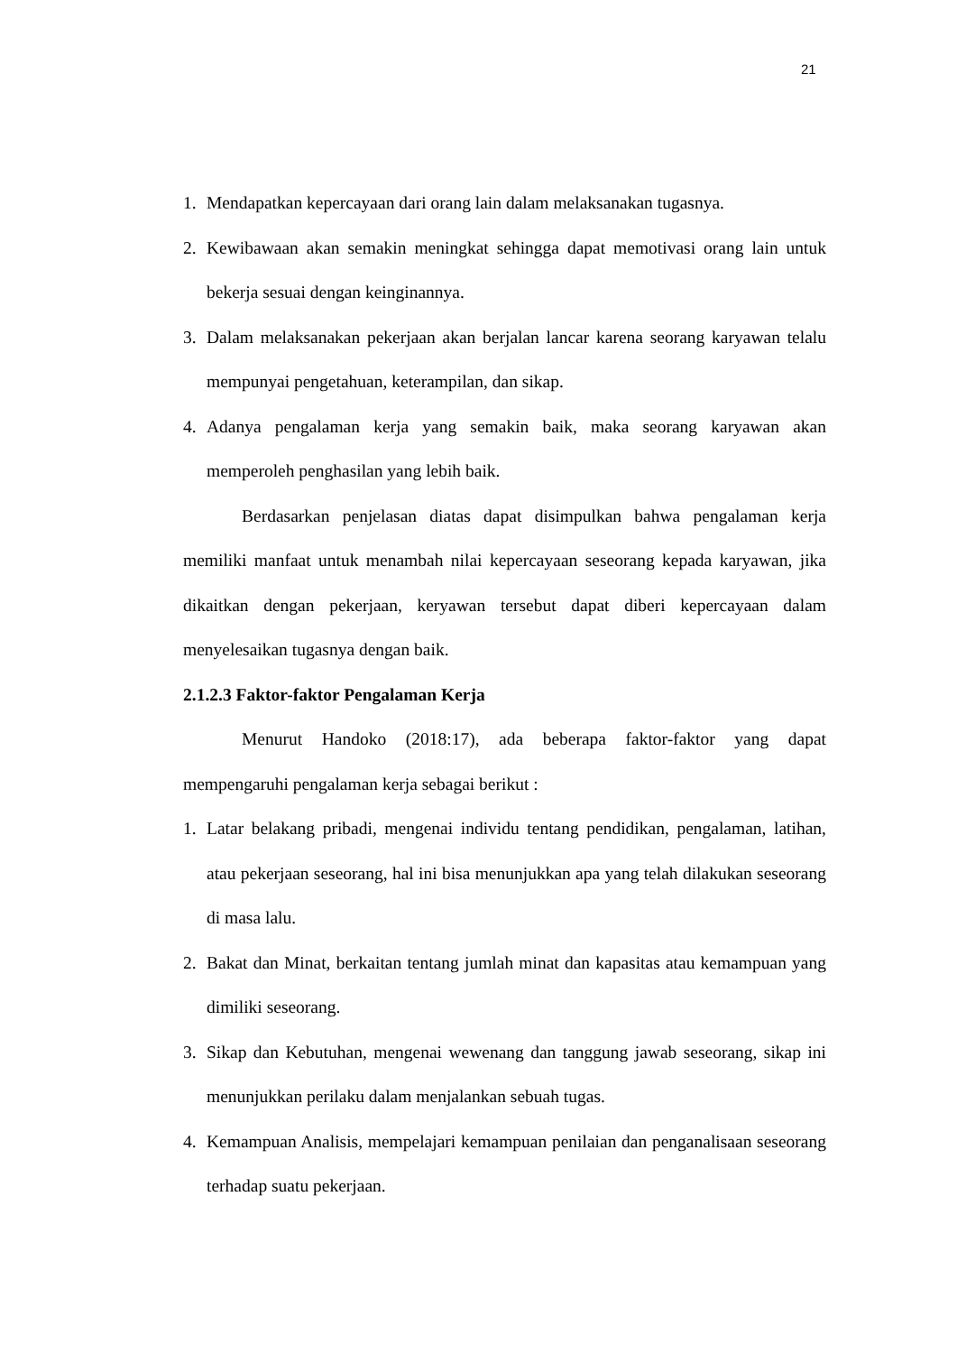21
1. Mendapatkan kepercayaan dari orang lain dalam melaksanakan tugasnya.
2. Kewibawaan akan semakin meningkat sehingga dapat memotivasi orang lain untuk bekerja sesuai dengan keinginannya.
3. Dalam melaksanakan pekerjaan akan berjalan lancar karena seorang karyawan telalu mempunyai pengetahuan, keterampilan, dan sikap.
4. Adanya pengalaman kerja yang semakin baik, maka seorang karyawan akan memperoleh penghasilan yang lebih baik.
Berdasarkan penjelasan diatas dapat disimpulkan bahwa pengalaman kerja memiliki manfaat untuk menambah nilai kepercayaan seseorang kepada karyawan, jika dikaitkan dengan pekerjaan, keryawan tersebut dapat diberi kepercayaan dalam menyelesaikan tugasnya dengan baik.
2.1.2.3 Faktor-faktor Pengalaman Kerja
Menurut Handoko (2018:17), ada beberapa faktor-faktor yang dapat mempengaruhi pengalaman kerja sebagai berikut :
1. Latar belakang pribadi, mengenai individu tentang pendidikan, pengalaman, latihan, atau pekerjaan seseorang, hal ini bisa menunjukkan apa yang telah dilakukan seseorang di masa lalu.
2. Bakat dan Minat, berkaitan tentang jumlah minat dan kapasitas atau kemampuan yang dimiliki seseorang.
3. Sikap dan Kebutuhan, mengenai wewenang dan tanggung jawab seseorang, sikap ini menunjukkan perilaku dalam menjalankan sebuah tugas.
4. Kemampuan Analisis, mempelajari kemampuan penilaian dan penganalisaan seseorang terhadap suatu pekerjaan.